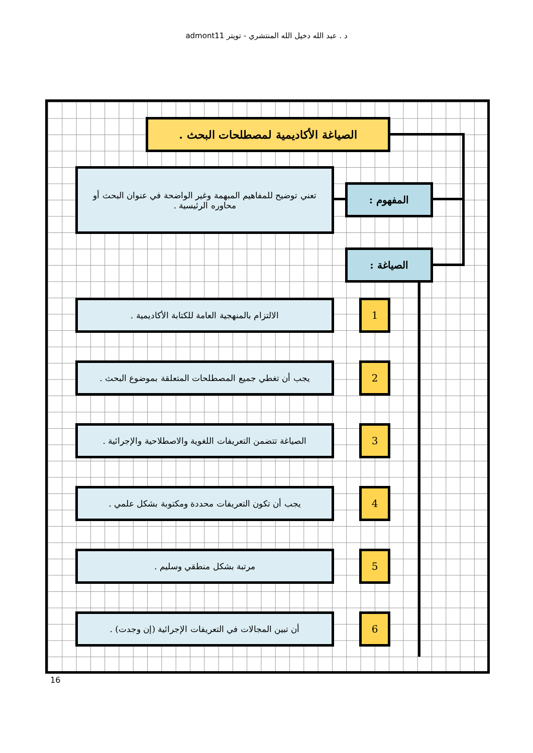د . عبد الله دخيل الله المنتشري - تويتر admont11
الصياغة الأكاديمية لمصطلحات البحث .
تعني توضيح للمفاهيم المبهمة وغير الواضحة في عنوان البحث أو محاوره الرئيسية .
المفهوم :
الصياغة :
الالتزام بالمنهجية العامة للكتابة الأكاديمية . 1
يجب أن تغطي جميع المصطلحات المتعلقة بموضوع البحث . 2
الصياغة تتضمن التعريفات اللغوية والاصطلاحية والإجرائية .
3
يجب أن تكون التعريفات محددة ومكتوبة بشكل علمي . 4
مرتبة بشكل منطقي وسليم . 5
أن تبين المجالات في التعريفات الإجرائية (إن وجدت) .
6
16